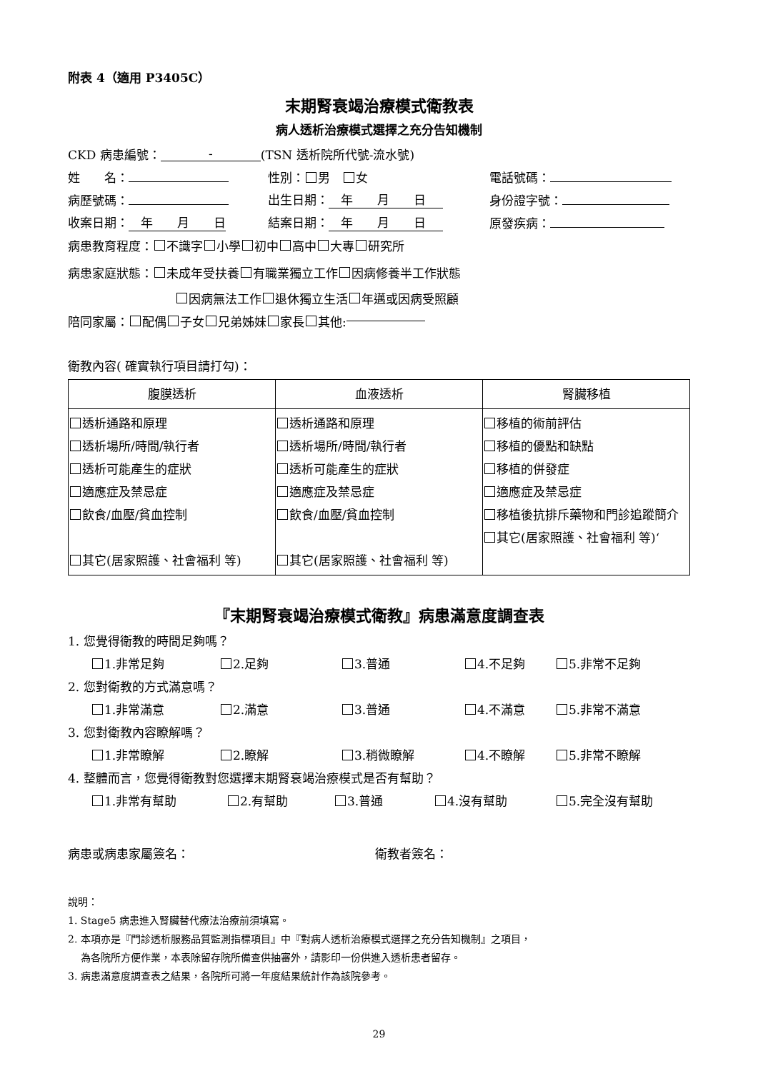附表 4（適用 P3405C）
末期腎衰竭治療模式衛教表
病人透析治療模式選擇之充分告知機制
CKD 病患編號： - (TSN 透析院所代號-流水號)
姓　　名： 性別： 男　 女 電話號碼：
病歷號碼： 出生日期：　年　　月　　日 身份證字號：
收案日期：　年　　月　　日 結案日期：　年　　月　　日 原發疾病：
病患教育程度： 不識字 小學 初中 高中 大專 研究所
病患家庭狀態： 未成年受扶養 有職業獨立工作 因病修養半工作狀態
因病無法工作 退休獨立生活 年邁或因病受照顧
陪同家屬： 配偶 子女 兄弟姊妹 家長 其他:
衛教內容( 確實執行項目請打勾)：
| 腹膜透析 | 血液透析 | 腎臟移植 |
| --- | --- | --- |
| 透析通路和原理 透析場所/時間/執行者 透析可能產生的症狀 適應症及禁忌症 飲食/血壓/貧血控制 其它(居家照護、社會福利 等) | 透析通路和原理 透析場所/時間/執行者 透析可能產生的症狀 適應症及禁忌症 飲食/血壓/貧血控制 其它(居家照護、社會福利 等) | 移植的術前評估 移植的優點和缺點 移植的併發症 適應症及禁忌症 移植後抗排斥藥物和門診追蹤簡介 其它(居家照護、社會福利 等)‘ |
『末期腎衰竭治療模式衛教』病患滿意度調查表
1. 您覺得衛教的時間足夠嗎？
1.非常足夠 2.足夠 3.普通 4.不足夠 5.非常不足夠
2. 您對衛教的方式滿意嗎？
1.非常滿意 2.滿意 3.普通 4.不滿意 5.非常不滿意
3. 您對衛教內容瞭解嗎？
1.非常瞭解 2.瞭解 3.稍微瞭解 4.不瞭解 5.非常不瞭解
4. 整體而言，您覺得衛教對您選擇末期腎衰竭治療模式是否有幫助？
1.非常有幫助 2.有幫助 3.普通 4.沒有幫助 5.完全沒有幫助
病患或病患家屬簽名： 衛教者簽名：
說明：
1. Stage5 病患進入腎臟替代療法治療前須填寫。
2. 本項亦是『門診透析服務品質監測指標項目』中『對病人透析治療模式選擇之充分告知機制』之項目，
為各院所方便作業，本表除留存院所備查供抽審外，請影印一份供進入透析患者留存。
3. 病患滿意度調查表之結果，各院所可將一年度結果統計作為該院參考。
29